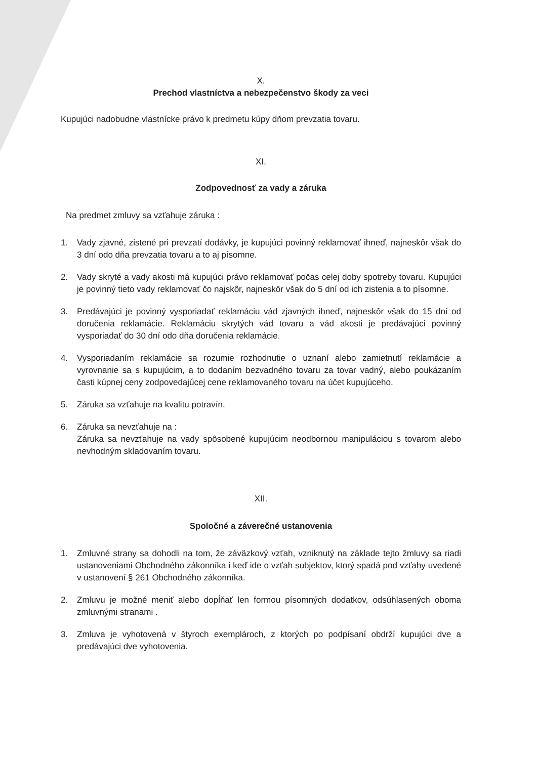X.
Prechod vlastníctva a nebezpečenstvo škody za veci
Kupujúci nadobudne vlastnícke právo k predmetu kúpy dňom prevzatia tovaru.
XI.
Zodpovednosť za vady a záruka
Na predmet zmluvy sa vzťahuje záruka :
1. Vady zjavné, zistené pri prevzatí dodávky, je kupujúci povinný reklamovať ihneď, najneskôr však do 3 dní odo dňa prevzatia tovaru a to aj písomne.
2. Vady skryté a vady akosti má kupujúci právo reklamovať počas celej doby spotreby tovaru. Kupujúci je povinný tieto vady reklamovať čo najskôr, najneskôr však do 5 dní od ich zistenia a to písomne.
3. Predávajúci je povinný vysporiadať reklamáciu vád zjavných ihneď, najneskôr však do 15 dní od doručenia reklamácie. Reklamáciu skrytých vád tovaru a vád akosti je predávajúci povinný vysporiadať do 30 dní odo dňa doručenia reklamácie.
4. Vysporiadaním reklamácie sa rozumie rozhodnutie o uznaní alebo zamietnutí reklamácie a vyrovnanie sa s kupujúcim, a to dodaním bezvadného tovaru za tovar vadný, alebo poukázaním časti kúpnej ceny zodpovedajúcej cene reklamovaného tovaru na účet kupujúceho.
5. Záruka sa vzťahuje na kvalitu potravín.
6. Záruka sa nevzťahuje na :
Záruka sa nevzťahuje na vady spôsobené kupujúcim neodbornou manipuláciou s tovarom alebo nevhodným skladovaním tovaru.
XII.
Spoločné a záverečné ustanovenia
1. Zmluvné strany sa dohodli na tom, že záväzkový vzťah, vzniknutý na základe tejto žmluvy sa riadi ustanoveniami Obchodného zákonníka i keď ide o vzťah subjektov, ktorý spadá pod vzťahy uvedené v ustanovení § 261 Obchodného zákonníka.
2. Zmluvu je možné meniť alebo dopĺňať len formou písomných dodatkov, odsúhlasených oboma zmluvnými stranami .
3. Zmluva je vyhotovená v štyroch exemplároch, z ktorých po podpísaní obdrží kupujúci dve a predávajúci dve vyhotovenia.